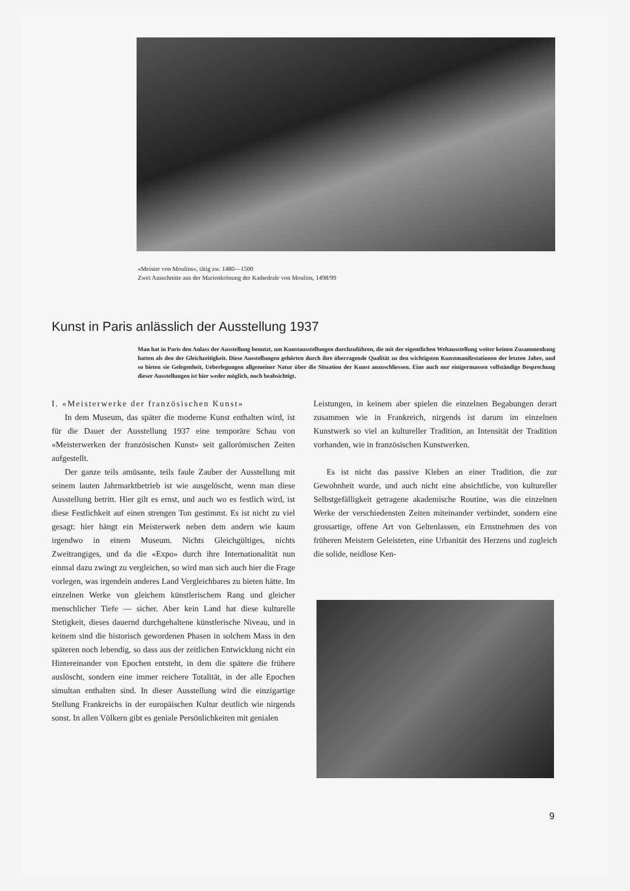«Meister von Moulins», tätig zw. 1480—1500
Zwei Ausschnitte aus der Marienkrönung der Kathedrale von Moulins, 1498/99
Kunst in Paris anlässlich der Ausstellung 1937
Man hat in Paris den Anlass der Ausstellung benutzt, um Kunstausstellungen durchzuführen, die mit der eigentlichen Weltausstellung weiter keinen Zusammenhang hatten als den der Gleichzeitigkeit. Diese Ausstellungen gehörten durch ihre überragende Qualität zu den wichtigsten Kunstmanifestationen der letzten Jahre, und so bieten sie Gelegenheit, Ueberlegungen allgemeiner Natur über die Situation der Kunst anzuschliessen. Eine auch nur einigermassen vollständige Besprechung dieser Ausstellungen ist hier weder möglich, noch beabsichtigt.
I. «Meisterwerke der französischen Kunst»
In dem Museum, das später die moderne Kunst enthalten wird, ist für die Dauer der Ausstellung 1937 eine temporäre Schau von «Meisterwerken der französischen Kunst» seit gallorömischen Zeiten aufgestellt.
Der ganze teils amüsante, teils faule Zauber der Ausstellung mit seinem lauten Jahrmarktbetrieb ist wie ausgelöscht, wenn man diese Ausstellung betritt. Hier gilt es ernst, und auch wo es festlich wird, ist diese Festlichkeit auf einen strengen Ton gestimmt. Es ist nicht zu viel gesagt: hier hängt ein Meisterwerk neben dem andern wie kaum irgendwo in einem Museum. Nichts Gleichgültiges, nichts Zweitrangiges, und da die «Expo» durch ihre Internationalität nun einmal dazu zwingt zu vergleichen, so wird man sich auch hier die Frage vorlegen, was irgendein anderes Land Vergleichbares zu bieten hätte. Im einzelnen Werke von gleichem künstlerischem Rang und gleicher menschlicher Tiefe — sicher. Aber kein Land hat diese kulturelle Stetigkeit, dieses dauernd durchgehaltene künstlerische Niveau, und in keinem sind die historisch gewordenen Phasen in solchem Mass in den späteren noch lebendig, so dass aus der zeitlichen Entwicklung nicht ein Hintereinander von Epochen entsteht, in dem die spätere die frühere auslöscht, sondern eine immer reichere Totalität, in der alle Epochen simultan enthalten sind. In dieser Ausstellung wird die einzigartige Stellung Frankreichs in der europäischen Kultur deutlich wie nirgends sonst. In allen Völkern gibt es geniale Persönlichkeiten mit genialen
Leistungen, in keinem aber spielen die einzelnen Begabungen derart zusammen wie in Frankreich, nirgends ist darum im einzelnen Kunstwerk so viel an kultureller Tradition, an Intensität der Tradition vorhanden, wie in französischen Kunstwerken.
Es ist nicht das passive Kleben an einer Tradition, die zur Gewohnheit wurde, und auch nicht eine absichtliche, von kultureller Selbstgefälligkeit getragene akademische Routine, was die einzelnen Werke der verschiedensten Zeiten miteinander verbindet, sondern eine grossartige, offene Art von Geltenlassen, ein Ernstnehmen des von früheren Meistern Geleisteten, eine Urbanität des Herzens und zugleich die solide, neidlose Ken-
9